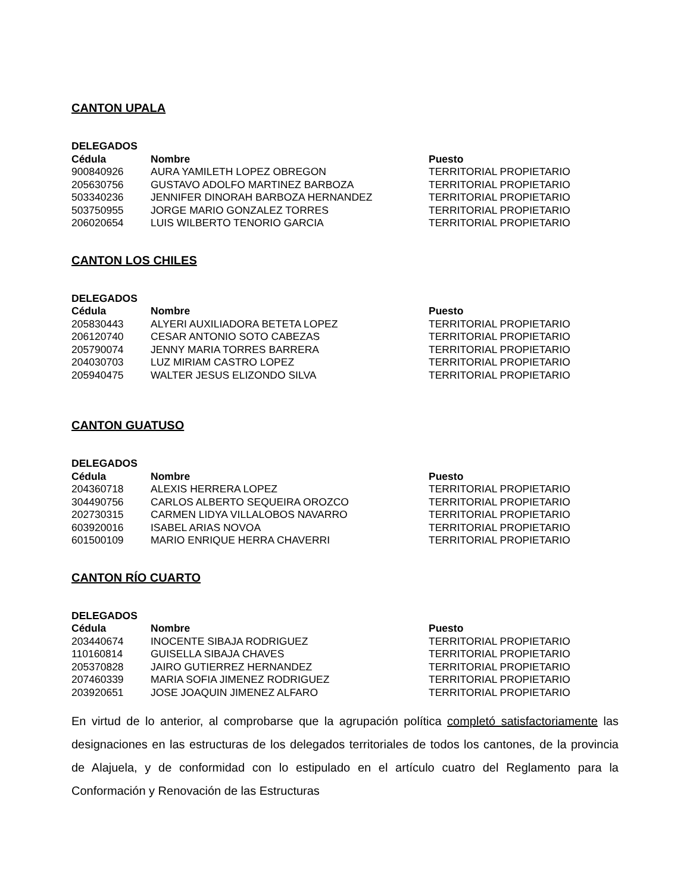CANTON UPALA
| DELEGADOS | | |
| --- | --- | --- |
| Cédula | Nombre | Puesto |
| 900840926 | AURA YAMILETH LOPEZ OBREGON | TERRITORIAL PROPIETARIO |
| 205630756 | GUSTAVO ADOLFO MARTINEZ BARBOZA | TERRITORIAL PROPIETARIO |
| 503340236 | JENNIFER DINORAH BARBOZA HERNANDEZ | TERRITORIAL PROPIETARIO |
| 503750955 | JORGE MARIO GONZALEZ TORRES | TERRITORIAL PROPIETARIO |
| 206020654 | LUIS WILBERTO TENORIO GARCIA | TERRITORIAL PROPIETARIO |
CANTON LOS CHILES
| DELEGADOS | | |
| --- | --- | --- |
| Cédula | Nombre | Puesto |
| 205830443 | ALYERI AUXILIADORA BETETA LOPEZ | TERRITORIAL PROPIETARIO |
| 206120740 | CESAR ANTONIO SOTO CABEZAS | TERRITORIAL PROPIETARIO |
| 205790074 | JENNY MARIA TORRES BARRERA | TERRITORIAL PROPIETARIO |
| 204030703 | LUZ MIRIAM CASTRO LOPEZ | TERRITORIAL PROPIETARIO |
| 205940475 | WALTER JESUS ELIZONDO SILVA | TERRITORIAL PROPIETARIO |
CANTON GUATUSO
| DELEGADOS | | |
| --- | --- | --- |
| Cédula | Nombre | Puesto |
| 204360718 | ALEXIS HERRERA LOPEZ | TERRITORIAL PROPIETARIO |
| 304490756 | CARLOS ALBERTO SEQUEIRA OROZCO | TERRITORIAL PROPIETARIO |
| 202730315 | CARMEN LIDYA VILLALOBOS NAVARRO | TERRITORIAL PROPIETARIO |
| 603920016 | ISABEL ARIAS NOVOA | TERRITORIAL PROPIETARIO |
| 601500109 | MARIO ENRIQUE HERRA CHAVERRI | TERRITORIAL PROPIETARIO |
CANTON RÍO CUARTO
| DELEGADOS | | |
| --- | --- | --- |
| Cédula | Nombre | Puesto |
| 203440674 | INOCENTE SIBAJA RODRIGUEZ | TERRITORIAL PROPIETARIO |
| 110160814 | GUISELLA SIBAJA CHAVES | TERRITORIAL PROPIETARIO |
| 205370828 | JAIRO GUTIERREZ HERNANDEZ | TERRITORIAL PROPIETARIO |
| 207460339 | MARIA SOFIA JIMENEZ RODRIGUEZ | TERRITORIAL PROPIETARIO |
| 203920651 | JOSE JOAQUIN JIMENEZ ALFARO | TERRITORIAL PROPIETARIO |
En virtud de lo anterior, al comprobarse que la agrupación política completó satisfactoriamente las designaciones en las estructuras de los delegados territoriales de todos los cantones, de la provincia de Alajuela, y de conformidad con lo estipulado en el artículo cuatro del Reglamento para la Conformación y Renovación de las Estructuras